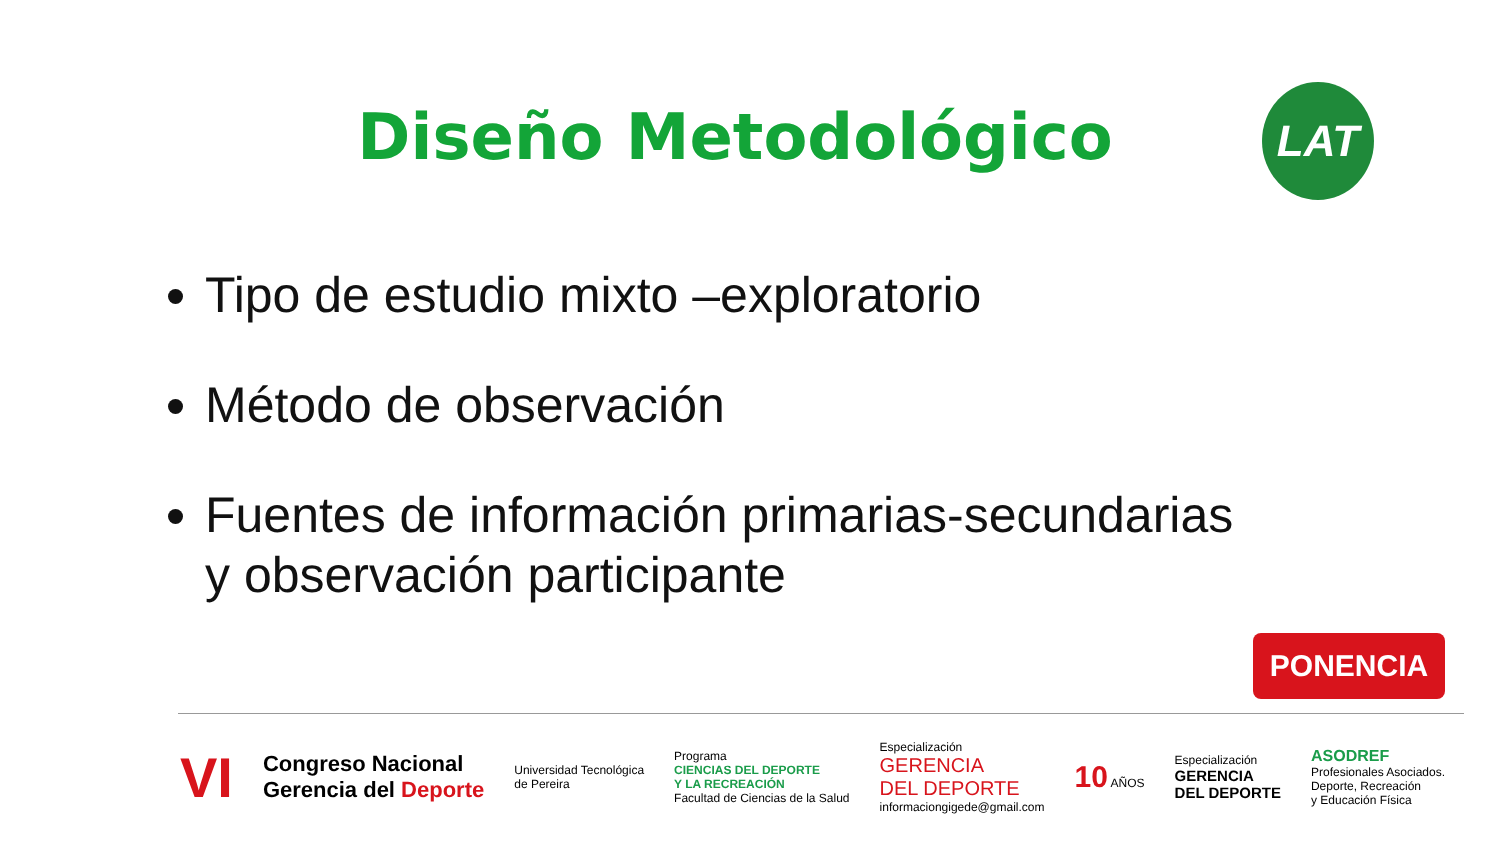Diseño Metodológico LAT
Tipo de estudio mixto –exploratorio
Método de observación
Fuentes de información primarias-secundarias y observación participante
PONENCIA
VI
Congreso Nacional
Gerencia del Deporte
Universidad Tecnológica
de Pereira
Programa
CIENCIAS DEL DEPORTE
Y LA RECREACIÓN
Facultad de Ciencias de la Salud
Especialización
GERENCIA
DEL DEPORTE
informaciongigede@gmail.com
10 AÑOS
Especialización
GERENCIA
DEL DEPORTE
ASODREF
Profesionales Asociados.
Deporte, Recreación
y Educación Física